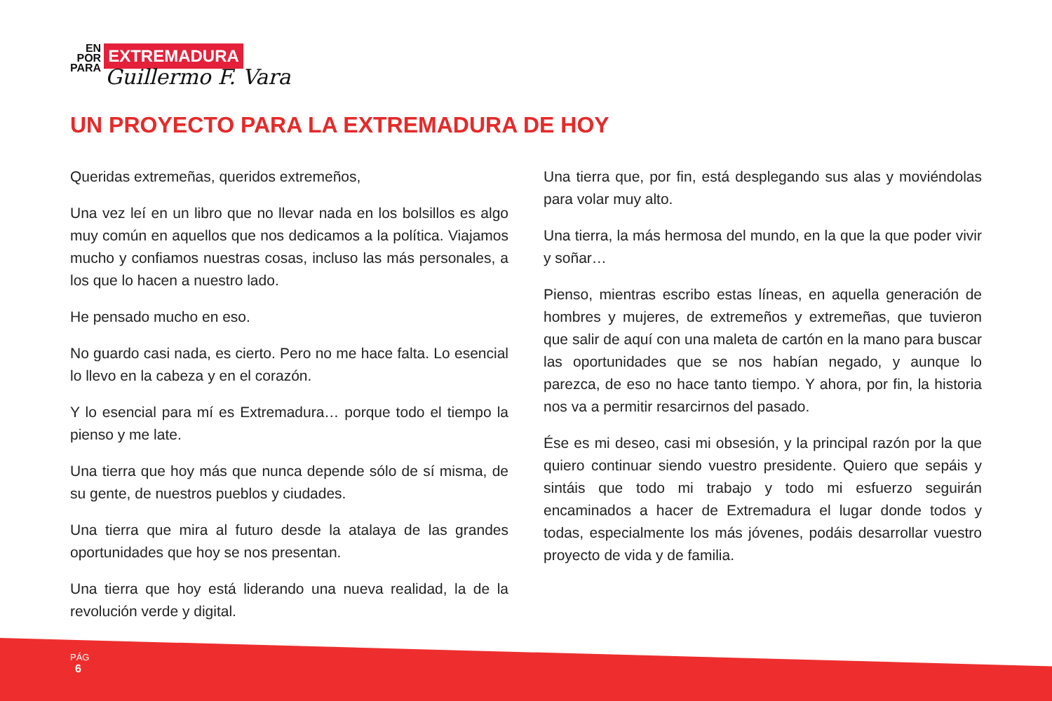EN
POR
PARA
EXTREMADURA
Guillermo F. Vara
UN PROYECTO PARA LA EXTREMADURA DE HOY
Queridas extremeñas, queridos extremeños,
Una vez leí en un libro que no llevar nada en los bolsillos es algo muy común en aquellos que nos dedicamos a la política. Viajamos mucho y confiamos nuestras cosas, incluso las más personales, a los que lo hacen a nuestro lado.
He pensado mucho en eso.
No guardo casi nada, es cierto. Pero no me hace falta. Lo esencial lo llevo en la cabeza y en el corazón.
Y lo esencial para mí es Extremadura… porque todo el tiempo la pienso y me late.
Una tierra que hoy más que nunca depende sólo de sí misma, de su gente, de nuestros pueblos y ciudades.
Una tierra que mira al futuro desde la atalaya de las grandes oportunidades que hoy se nos presentan.
Una tierra que hoy está liderando una nueva realidad, la de la revolución verde y digital.
Una tierra que, por fin, está desplegando sus alas y moviéndolas para volar muy alto.
Una tierra, la más hermosa del mundo, en la que la que poder vivir y soñar…
Pienso, mientras escribo estas líneas, en aquella generación de hombres y mujeres, de extremeños y extremeñas, que tuvieron que salir de aquí con una maleta de cartón en la mano para buscar las oportunidades que se nos habían negado, y aunque lo parezca, de eso no hace tanto tiempo. Y ahora, por fin, la historia nos va a permitir resarcirnos del pasado.
Ése es mi deseo, casi mi obsesión, y la principal razón por la que quiero continuar siendo vuestro presidente. Quiero que sepáis y sintáis que todo mi trabajo y todo mi esfuerzo seguirán encaminados a hacer de Extremadura el lugar donde todos y todas, especialmente los más jóvenes, podáis desarrollar vuestro proyecto de vida y de familia.
PÁG
6